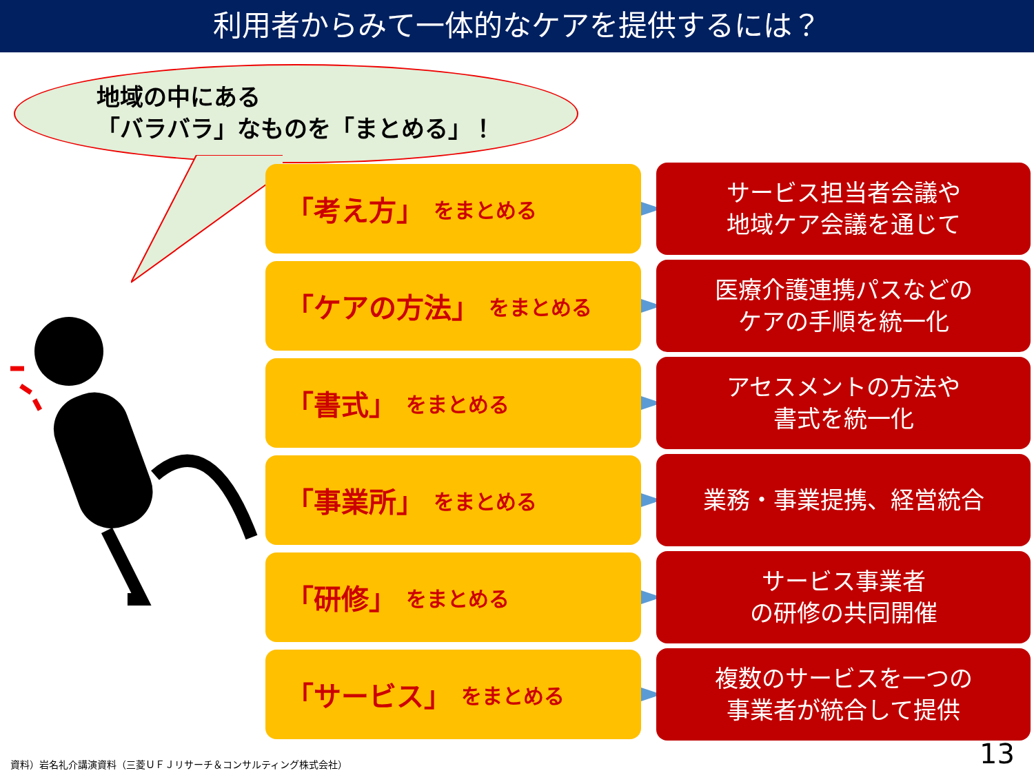利用者からみて一体的なケアを提供するには？
地域の中にある
「バラバラ」なものを「まとめる」！
「考え方」 をまとめる
サービス担当者会議や
地域ケア会議を通じて
「ケアの方法」 をまとめる
医療介護連携パスなどの
ケアの手順を統一化
「書式」 をまとめる
アセスメントの方法や
書式を統一化
「事業所」 をまとめる
業務・事業提携、経営統合
「研修」 をまとめる
サービス事業者
の研修の共同開催
「サービス」 をまとめる
複数のサービスを一つの
事業者が統合して提供
資料）岩名礼介講演資料（三菱ＵＦＪリサーチ＆コンサルティング株式会社）
13